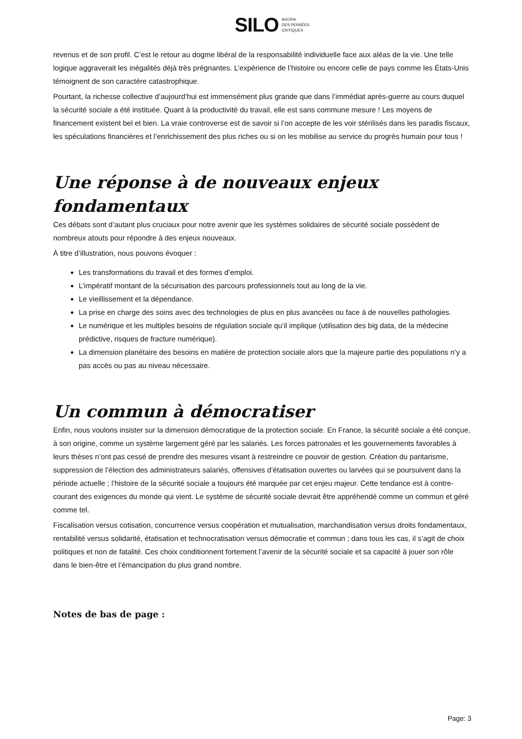SILO AGORA
DES PENSÉES
CRITIQUES
revenus et de son profil. C’est le retour au dogme libéral de la responsabilité individuelle face aux aléas de la vie. Une telle logique aggraverait les inégalités déjà très prégnantes. L’expérience de l’histoire ou encore celle de pays comme les États-Unis témoignent de son caractère catastrophique.
Pourtant, la richesse collective d’aujourd’hui est immensément plus grande que dans l’immédiat après-guerre au cours duquel la sécurité sociale a été instituée. Quant à la productivité du travail, elle est sans commune mesure ! Les moyens de financement existent bel et bien. La vraie controverse est de savoir si l’on accepte de les voir stérilisés dans les paradis fiscaux, les spéculations financières et l’enrichissement des plus riches ou si on les mobilise au service du progrès humain pour tous !
Une réponse à de nouveaux enjeux fondamentaux
Ces débats sont d’autant plus cruciaux pour notre avenir que les systèmes solidaires de sécurité sociale possèdent de nombreux atouts pour répondre à des enjeux nouveaux.
À titre d’illustration, nous pouvons évoquer :
Les transformations du travail et des formes d’emploi.
L’impératif montant de la sécurisation des parcours professionnels tout au long de la vie.
Le vieillissement et la dépendance.
La prise en charge des soins avec des technologies de plus en plus avancées ou face à de nouvelles pathologies.
Le numérique et les multiples besoins de régulation sociale qu’il implique (utilisation des big data, de la médecine prédictive, risques de fracture numérique).
La dimension planétaire des besoins en matière de protection sociale alors que la majeure partie des populations n’y a pas accès ou pas au niveau nécessaire.
Un commun à démocratiser
Enfin, nous voulons insister sur la dimension démocratique de la protection sociale. En France, la sécurité sociale a été conçue, à son origine, comme un système largement géré par les salariés. Les forces patronales et les gouvernements favorables à leurs thèses n’ont pas cessé de prendre des mesures visant à restreindre ce pouvoir de gestion. Création du paritarisme, suppression de l’élection des administrateurs salariés, offensives d’étatisation ouvertes ou larvées qui se poursuivent dans la période actuelle ; l’histoire de la sécurité sociale a toujours été marquée par cet enjeu majeur. Cette tendance est à contre-courant des exigences du monde qui vient. Le système de sécurité sociale devrait être appréhendé comme un commun et géré comme tel.
Fiscalisation versus cotisation, concurrence versus coopération et mutualisation, marchandisation versus droits fondamentaux, rentabilité versus solidarité, étatisation et technocratisation versus démocratie et commun ; dans tous les cas, il s’agit de choix politiques et non de fatalité. Ces choix conditionnent fortement l’avenir de la sécurité sociale et sa capacité à jouer son rôle dans le bien-être et l’émancipation du plus grand nombre.
Notes de bas de page :
Page: 3